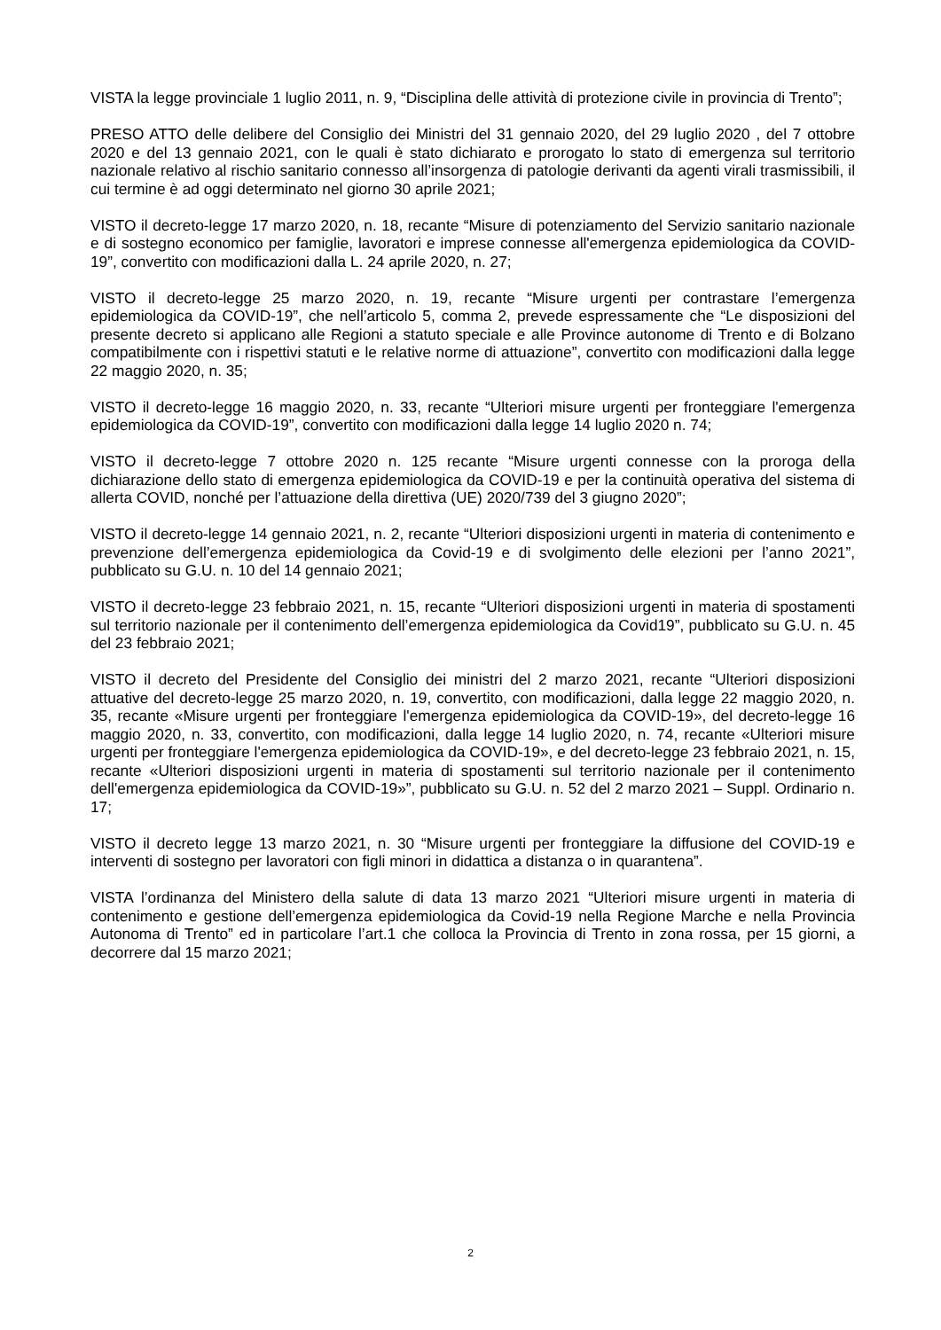VISTA la legge provinciale 1 luglio 2011, n. 9, “Disciplina delle attività di protezione civile in provincia di Trento”;
PRESO ATTO delle delibere del Consiglio dei Ministri del 31 gennaio 2020, del 29 luglio 2020 , del 7 ottobre 2020 e del 13 gennaio 2021, con le quali è stato dichiarato e prorogato lo stato di emergenza sul territorio nazionale relativo al rischio sanitario connesso all’insorgenza di patologie derivanti da agenti virali trasmissibili, il cui termine è ad oggi determinato nel giorno 30 aprile 2021;
VISTO il decreto-legge 17 marzo 2020, n. 18, recante “Misure di potenziamento del Servizio sanitario nazionale e di sostegno economico per famiglie, lavoratori e imprese connesse all'emergenza epidemiologica da COVID-19”, convertito con modificazioni dalla L. 24 aprile 2020, n. 27;
VISTO il decreto-legge 25 marzo 2020, n. 19, recante “Misure urgenti per contrastare l’emergenza epidemiologica da COVID-19”, che nell’articolo 5, comma 2, prevede espressamente che “Le disposizioni del presente decreto si applicano alle Regioni a statuto speciale e alle Province autonome di Trento e di Bolzano compatibilmente con i rispettivi statuti e le relative norme di attuazione”, convertito con modificazioni dalla legge 22 maggio 2020, n. 35;
VISTO il decreto-legge 16 maggio 2020, n. 33, recante “Ulteriori misure urgenti per fronteggiare l'emergenza epidemiologica da COVID-19”, convertito con modificazioni dalla legge 14 luglio 2020 n. 74;
VISTO il decreto-legge 7 ottobre 2020 n. 125 recante “Misure urgenti connesse con la proroga della dichiarazione dello stato di emergenza epidemiologica da COVID-19 e per la continuità operativa del sistema di allerta COVID, nonché per l’attuazione della direttiva (UE) 2020/739 del 3 giugno 2020”;
VISTO il decreto-legge 14 gennaio 2021, n. 2, recante “Ulteriori disposizioni urgenti in materia di contenimento e prevenzione dell’emergenza epidemiologica da Covid-19 e di svolgimento delle elezioni per l’anno 2021”, pubblicato su G.U. n. 10 del 14 gennaio 2021;
VISTO il decreto-legge 23 febbraio 2021, n. 15, recante “Ulteriori disposizioni urgenti in materia di spostamenti sul territorio nazionale per il contenimento dell’emergenza epidemiologica da Covid19”, pubblicato su G.U. n. 45 del 23 febbraio 2021;
VISTO il decreto del Presidente del Consiglio dei ministri del 2 marzo 2021, recante “Ulteriori disposizioni attuative del decreto-legge 25 marzo 2020, n. 19, convertito, con modificazioni, dalla legge 22 maggio 2020, n. 35, recante «Misure urgenti per fronteggiare l'emergenza epidemiologica da COVID-19», del decreto-legge 16 maggio 2020, n. 33, convertito, con modificazioni, dalla legge 14 luglio 2020, n. 74, recante «Ulteriori misure urgenti per fronteggiare l'emergenza epidemiologica da COVID-19», e del decreto-legge 23 febbraio 2021, n. 15, recante «Ulteriori disposizioni urgenti in materia di spostamenti sul territorio nazionale per il contenimento dell'emergenza epidemiologica da COVID-19»”, pubblicato su G.U. n. 52 del 2 marzo 2021 – Suppl. Ordinario n. 17;
VISTO il decreto legge 13 marzo 2021, n. 30 “Misure urgenti per fronteggiare la diffusione del COVID-19 e interventi di sostegno per lavoratori con figli minori in didattica a distanza o in quarantena”.
VISTA l’ordinanza del Ministero della salute di data 13 marzo 2021 “Ulteriori misure urgenti in materia di contenimento e gestione dell’emergenza epidemiologica da Covid-19 nella Regione Marche e nella Provincia Autonoma di Trento” ed in particolare l’art.1 che colloca la Provincia di Trento in zona rossa, per 15 giorni, a decorrere dal 15 marzo 2021;
2